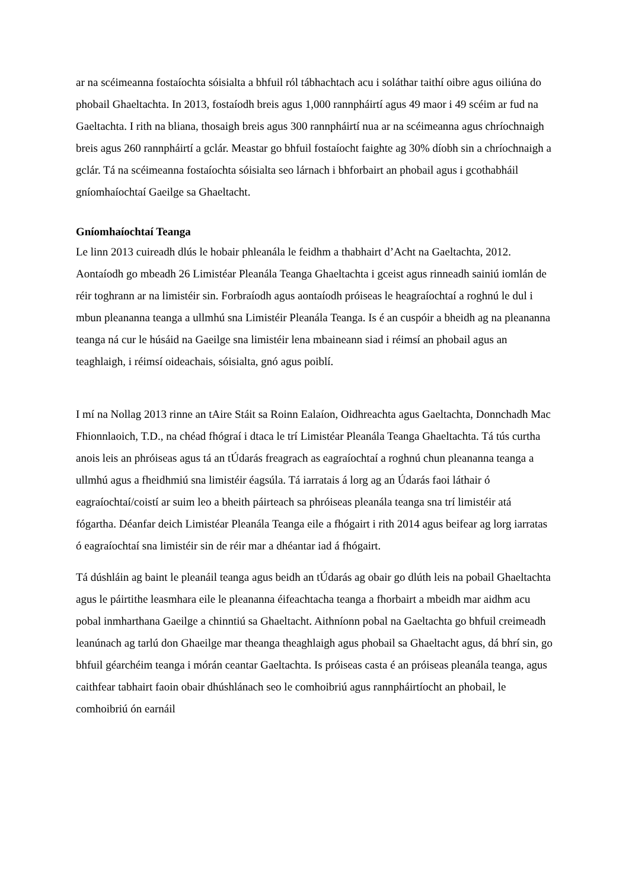ar na scéimeanna fostaíochta sóisialta a bhfuil ról tábhachtach acu i soláthar taithí oibre agus oiliúna do phobail Ghaeltachta. In 2013, fostaíodh breis agus 1,000 rannpháirtí agus 49 maor i 49 scéim ar fud na Gaeltachta. I rith na bliana, thosaigh breis agus 300 rannpháirtí nua ar na scéimeanna agus chríochnaigh breis agus 260 rannpháirtí a gclár. Meastar go bhfuil fostaíocht faighte ag 30% díobh sin a chríochnaigh a gclár. Tá na scéimeanna fostaíochta sóisialta seo lárnach i bhforbairt an phobail agus i gcothabháil gníomhaíochtaí Gaeilge sa Ghaeltacht.
Gníomhaíochtaí Teanga
Le linn 2013 cuireadh dlús le hobair phleanála le feidhm a thabhairt d’Acht na Gaeltachta, 2012. Aontaíodh go mbeadh 26 Limistéar Pleanála Teanga Ghaeltachta i gceist agus rinneadh sainiú iomlán de réir toghrann ar na limistéir sin. Forbraíodh agus aontaíodh próiseas le heagraíochtaí a roghnú le dul i mbun pleananna teanga a ullmhú sna Limistéir Pleanála Teanga. Is é an cuspóir a bheidh ag na pleananna teanga ná cur le húsáid na Gaeilge sna limistéir lena mbaineann siad i réimsí an phobail agus an teaghlaigh, i réimsí oideachais, sóisialta, gnó agus poiblí.
I mí na Nollag 2013 rinne an tAire Stáit sa Roinn Ealaíon, Oidhreachta agus Gaeltachta, Donnchadh Mac Fhionnlaoich, T.D., na chéad fhógraí i dtaca le trí Limistéar Pleanála Teanga Ghaeltachta. Tá tús curtha anois leis an phróiseas agus tá an tÚdarás freagrach as eagraíochtaí a roghnú chun pleananna teanga a ullmhú agus a fheidhmiú sna limistéir éagsúla. Tá iarratais á lorg ag an Údarás faoi láthair ó eagraíochtaí/coistí ar suim leo a bheith páirteach sa phróiseas pleanála teanga sna trí limistéir atá fógartha. Déanfar deich Limistéar Pleanála Teanga eile a fhógairt i rith 2014 agus beifear ag lorg iarratas ó eagraíochtaí sna limistéir sin de réir mar a dhéantar iad á fhógairt.
Tá dúshláin ag baint le pleanáil teanga agus beidh an tÚdarás ag obair go dlúth leis na pobail Ghaeltachta agus le páirtithe leasmhara eile le pleananna éifeachtacha teanga a fhorbairt a mbeidh mar aidhm acu pobal inmharthana Gaeilge a chinntiú sa Ghaeltacht. Aithníonn pobal na Gaeltachta go bhfuil creimeadh leanúnach ag tarlú don Ghaeilge mar theanga theaghlaigh agus phobail sa Ghaeltacht agus, dá bhrí sin, go bhfuil géarchéim teanga i mórán ceantar Gaeltachta. Is próiseas casta é an próiseas pleanála teanga, agus caithfear tabhairt faoin obair dhúshlánach seo le comhoibriú agus rannpháirtíocht an phobail, le comhoibriú ón earnáil